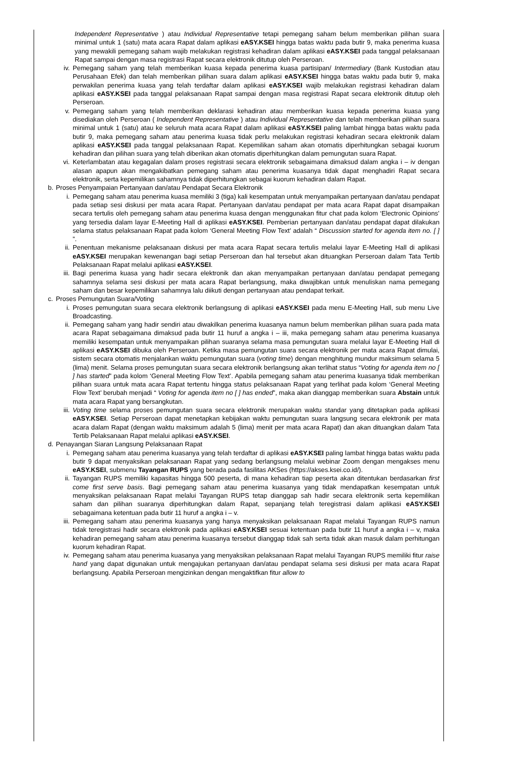Independent Representative ) atau Individual Representative tetapi pemegang saham belum memberikan pilihan suara minimal untuk 1 (satu) mata acara Rapat dalam aplikasi eASY.KSEI hingga batas waktu pada butir 9, maka penerima kuasa yang mewakili pemegang saham wajib melakukan registrasi kehadiran dalam aplikasi eASY.KSEI pada tanggal pelaksanaan Rapat sampai dengan masa registrasi Rapat secara elektronik ditutup oleh Perseroan.
iv. Pemegang saham yang telah memberikan kuasa kepada penerima kuasa partisipan/ Intermediary (Bank Kustodian atau Perusahaan Efek) dan telah memberikan pilihan suara dalam aplikasi eASY.KSEI hingga batas waktu pada butir 9, maka perwakilan penerima kuasa yang telah terdaftar dalam aplikasi eASY.KSEI wajib melakukan registrasi kehadiran dalam aplikasi eASY.KSEI pada tanggal pelaksanaan Rapat sampai dengan masa registrasi Rapat secara elektronik ditutup oleh Perseroan.
v. Pemegang saham yang telah memberikan deklarasi kehadiran atau memberikan kuasa kepada penerima kuasa yang disediakan oleh Perseroan ( Independent Representative ) atau Individual Representative dan telah memberikan pilihan suara minimal untuk 1 (satu) atau ke seluruh mata acara Rapat dalam aplikasi eASY.KSEI paling lambat hingga batas waktu pada butir 9, maka pemegang saham atau penerima kuasa tidak perlu melakukan registrasi kehadiran secara elektronik dalam aplikasi eASY.KSEI pada tanggal pelaksanaan Rapat. Kepemilikan saham akan otomatis diperhitungkan sebagai kuorum kehadiran dan pilihan suara yang telah diberikan akan otomatis diperhitungkan dalam pemungutan suara Rapat.
vi. Keterlambatan atau kegagalan dalam proses registrasi secara elektronik sebagaimana dimaksud dalam angka i – iv dengan alasan apapun akan mengakibatkan pemegang saham atau penerima kuasanya tidak dapat menghadiri Rapat secara elektronik, serta kepemilikan sahamnya tidak diperhitungkan sebagai kuorum kehadiran dalam Rapat.
b. Proses Penyampaian Pertanyaan dan/atau Pendapat Secara Elektronik
i. Pemegang saham atau penerima kuasa memiliki 3 (tiga) kali kesempatan untuk menyampaikan pertanyaan dan/atau pendapat pada setiap sesi diskusi per mata acara Rapat. Pertanyaan dan/atau pendapat per mata acara Rapat dapat disampaikan secara tertulis oleh pemegang saham atau penerima kuasa dengan menggunakan fitur chat pada kolom ‘Electronic Opinions’ yang tersedia dalam layar E-Meeting Hall di aplikasi eASY.KSEI. Pemberian pertanyaan dan/atau pendapat dapat dilakukan selama status pelaksanaan Rapat pada kolom ‘General Meeting Flow Text’ adalah “ Discussion started for agenda item no. [ ] ”.
ii. Penentuan mekanisme pelaksanaan diskusi per mata acara Rapat secara tertulis melalui layar E-Meeting Hall di aplikasi eASY.KSEI merupakan kewenangan bagi setiap Perseroan dan hal tersebut akan dituangkan Perseroan dalam Tata Tertib Pelaksanaan Rapat melalui aplikasi eASY.KSEI.
iii.
Bagi penerima kuasa yang hadir secara elektronik dan akan menyampaikan pertanyaan dan/atau pendapat pemegang sahamnya selama sesi diskusi per mata acara Rapat berlangsung, maka diwajibkan untuk menuliskan nama pemegang saham dan besar kepemilikan sahamnya lalu diikuti dengan pertanyaan atau pendapat terkait.
c. Proses Pemungutan Suara/Voting
i. Proses pemungutan suara secara elektronik berlangsung di aplikasi eASY.KSEI pada menu E-Meeting Hall, sub menu Live Broadcasting.
ii. Pemegang saham yang hadir sendiri atau diwakilkan penerima kuasanya namun belum memberikan pilihan suara pada mata acara Rapat sebagaimana dimaksud pada butir 11 huruf a angka i – iii, maka pemegang saham atau penerima kuasanya memiliki kesempatan untuk menyampaikan pilihan suaranya selama masa pemungutan suara melalui layar E-Meeting Hall di aplikasi eASY.KSEI dibuka oleh Perseroan. Ketika masa pemungutan suara secara elektronik per mata acara Rapat dimulai, sistem secara otomatis menjalankan waktu pemungutan suara (voting time) dengan menghitung mundur maksimum selama 5 (lima) menit. Selama proses pemungutan suara secara elektronik berlangsung akan terlihat status “Voting for agenda item no [ ] has started” pada kolom ‘General Meeting Flow Text’. Apabila pemegang saham atau penerima kuasanya tidak memberikan pilihan suara untuk mata acara Rapat tertentu hingga status pelaksanaan Rapat yang terlihat pada kolom ‘General Meeting Flow Text’ berubah menjadi “ Voting for agenda item no [ ] has ended”, maka akan dianggap memberikan suara Abstain untuk mata acara Rapat yang bersangkutan.
iii.
Voting time selama proses pemungutan suara secara elektronik merupakan waktu standar yang ditetapkan pada aplikasi eASY.KSEI. Setiap Perseroan dapat menetapkan kebijakan waktu pemungutan suara langsung secara elektronik per mata acara dalam Rapat (dengan waktu maksimum adalah 5 (lima) menit per mata acara Rapat) dan akan dituangkan dalam Tata Tertib Pelaksanaan Rapat melalui aplikasi eASY.KSEI.
d. Penayangan Siaran Langsung Pelaksanaan Rapat
i. Pemegang saham atau penerima kuasanya yang telah terdaftar di aplikasi eASY.KSEI paling lambat hingga batas waktu pada butir 9 dapat menyaksikan pelaksanaan Rapat yang sedang berlangsung melalui webinar Zoom dengan mengakses menu eASY.KSEI, submenu Tayangan RUPS yang berada pada fasilitas AKSes (https://akses.ksei.co.id/).
ii. Tayangan RUPS memiliki kapasitas hingga 500 peserta, di mana kehadiran tiap peserta akan ditentukan berdasarkan first come first serve basis. Bagi pemegang saham atau penerima kuasanya yang tidak mendapatkan kesempatan untuk menyaksikan pelaksanaan Rapat melalui Tayangan RUPS tetap dianggap sah hadir secara elektronik serta kepemilikan saham dan pilihan suaranya diperhitungkan dalam Rapat, sepanjang telah teregistrasi dalam aplikasi eASY.KSEI sebagaimana ketentuan pada butir 11 huruf a angka i – v.
iii.
Pemegang saham atau penerima kuasanya yang hanya menyaksikan pelaksanaan Rapat melalui Tayangan RUPS namun tidak teregistrasi hadir secara elektronik pada aplikasi eASY.KSEI sesuai ketentuan pada butir 11 huruf a angka i – v, maka kehadiran pemegang saham atau penerima kuasanya tersebut dianggap tidak sah serta tidak akan masuk dalam perhitungan kuorum kehadiran Rapat.
iv. Pemegang saham atau penerima kuasanya yang menyaksikan pelaksanaan Rapat melalui Tayangan RUPS memiliki fitur raise hand yang dapat digunakan untuk mengajukan pertanyaan dan/atau pendapat selama sesi diskusi per mata acara Rapat berlangsung. Apabila Perseroan mengizinkan dengan mengaktifkan fitur allow to